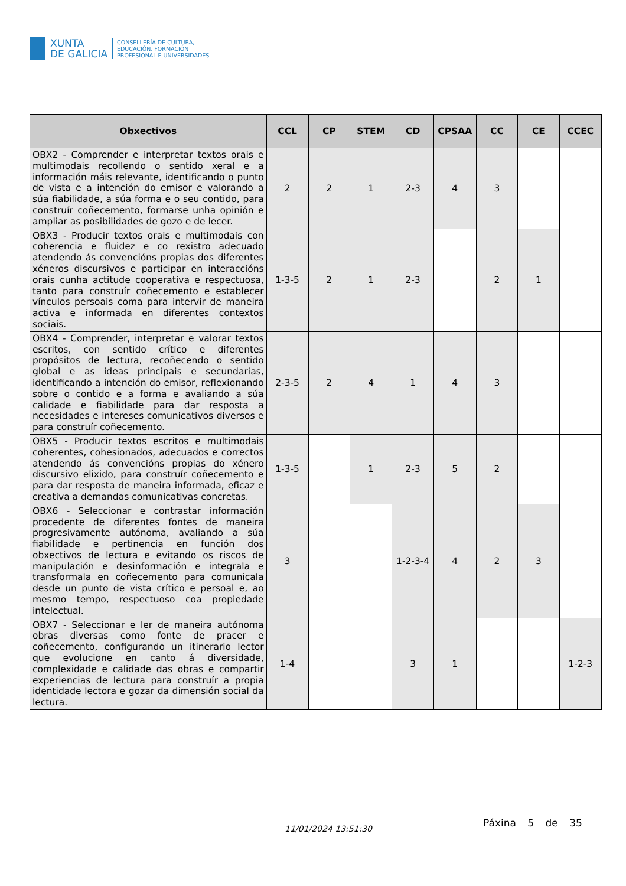XUNTA
DE GALICIA
CONSELLERÍA DE CULTURA,
EDUCACIÓN, FORMACIÓN
PROFESIONAL E UNIVERSIDADES
| Obxectivos | CCL | CP | STEM | CD | CPSAA | CC | CE | CCEC |
| --- | --- | --- | --- | --- | --- | --- | --- | --- |
| OBX2 - Comprender e interpretar textos orais e multimodais recollendo o sentido xeral e a información máis relevante, identificando o punto de vista e a intención do emisor e valorando a súa fiabilidade, a súa forma e o seu contido, para construír coñecemento, formarse unha opinión e ampliar as posibilidades de gozo e de lecer. | 2 | 2 | 1 | 2-3 | 4 | 3 | | |
| OBX3 - Producir textos orais e multimodais con coherencia e fluidez e co rexistro adecuado atendendo ás convencións propias dos diferentes xéneros discursivos e participar en interaccións orais cunha actitude cooperativa e respectuosa, tanto para construír coñecemento e establecer vínculos persoais coma para intervir de maneira activa e informada en diferentes contextos sociais. | 1-3-5 | 2 | 1 | 2-3 | | 2 | 1 | |
| OBX4 - Comprender, interpretar e valorar textos escritos, con sentido crítico e diferentes propósitos de lectura, recoñecendo o sentido global e as ideas principais e secundarias, identificando a intención do emisor, reflexionando sobre o contido e a forma e avaliando a súa calidade e fiabilidade para dar resposta a necesidades e intereses comunicativos diversos e para construír coñecemento. | 2-3-5 | 2 | 4 | 1 | 4 | 3 | | |
| OBX5 - Producir textos escritos e multimodais coherentes, cohesionados, adecuados e correctos atendendo ás convencións propias do xénero discursivo elixido, para construír coñecemento e para dar resposta de maneira informada, eficaz e creativa a demandas comunicativas concretas. | 1-3-5 | | 1 | 2-3 | 5 | 2 | | |
| OBX6 - Seleccionar e contrastar información procedente de diferentes fontes de maneira progresivamente autónoma, avaliando a súa fiabilidade e pertinencia en función dos obxectivos de lectura e evitando os riscos de manipulación e desinformación e integrala e transformala en coñecemento para comunicala desde un punto de vista crítico e persoal e, ao mesmo tempo, respectuoso coa propiedade intelectual. | 3 | | | 1-2-3-4 | 4 | 2 | 3 | |
| OBX7 - Seleccionar e ler de maneira autónoma obras diversas como fonte de pracer e coñecemento, configurando un itinerario lector que evolucione en canto á diversidade, complexidade e calidade das obras e compartir experiencias de lectura para construír a propia identidade lectora e gozar da dimensión social da lectura. | 1-4 | | | 3 | 1 | | | 1-2-3 |
11/01/2024 13:51:30
Páxina 5 de 35